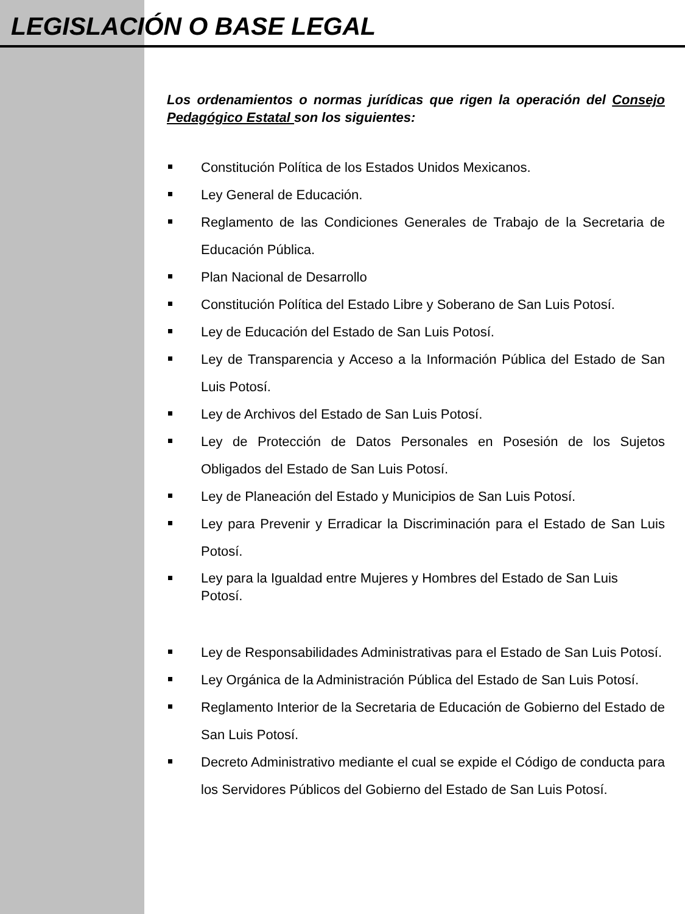LEGISLACIÓN O BASE LEGAL
Los ordenamientos o normas jurídicas que rigen la operación del Consejo Pedagógico Estatal son los siguientes:
Constitución Política de los Estados Unidos Mexicanos.
Ley General de Educación.
Reglamento de las Condiciones Generales de Trabajo de la Secretaria de Educación Pública.
Plan Nacional de Desarrollo
Constitución Política del Estado Libre y Soberano de San Luis Potosí.
Ley de Educación del Estado de San Luis Potosí.
Ley de Transparencia y Acceso a la Información Pública del Estado de San Luis Potosí.
Ley de Archivos del Estado de San Luis Potosí.
Ley de Protección de Datos Personales en Posesión de los Sujetos Obligados del Estado de San Luis Potosí.
Ley de Planeación del Estado y Municipios de San Luis Potosí.
Ley para Prevenir y Erradicar la Discriminación para el Estado de San Luis Potosí.
Ley para la Igualdad entre Mujeres y Hombres del Estado de San Luis Potosí.
Ley de Responsabilidades Administrativas para el Estado de San Luis Potosí.
Ley Orgánica de la Administración Pública del Estado de San Luis Potosí.
Reglamento Interior de la Secretaria de Educación de Gobierno del Estado de San Luis Potosí.
Decreto Administrativo mediante el cual se expide el Código de conducta para los Servidores Públicos del Gobierno del Estado de San Luis Potosí.